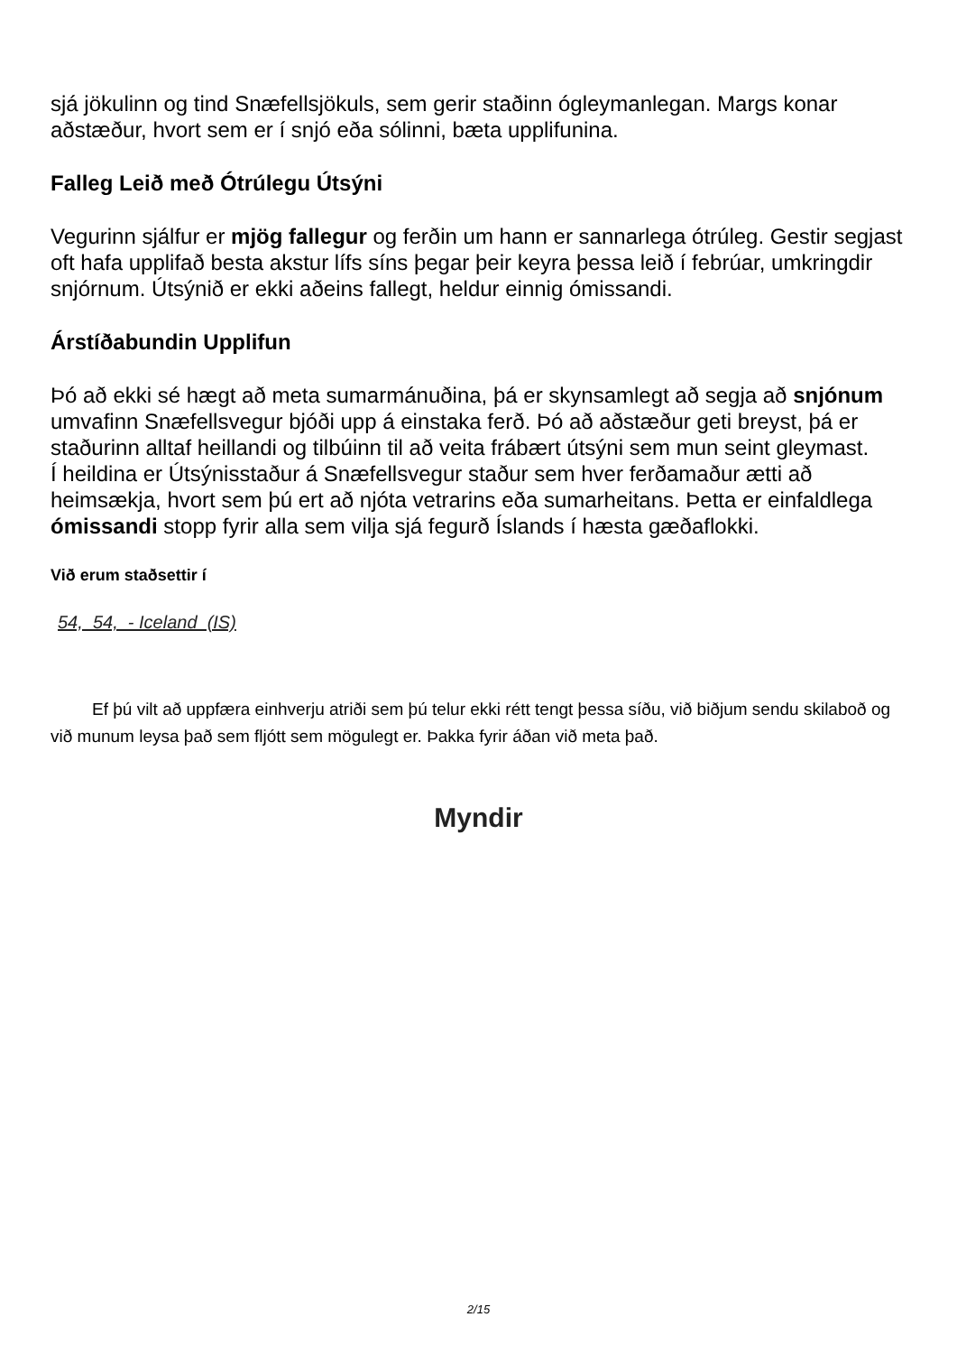sjá jökulinn og tind Snæfellsjökuls, sem gerir staðinn ógleymanlegan. Margs konar aðstæður, hvort sem er í snjó eða sólinni, bæta upplifunina.
Falleg Leið með Ótrúlegu Útsýni
Vegurinn sjálfur er mjög fallegur og ferðin um hann er sannarlega ótrúleg. Gestir segjast oft hafa upplifað besta akstur lífs síns þegar þeir keyra þessa leið í febrúar, umkringdir snjórnum. Útsýnið er ekki aðeins fallegt, heldur einnig ómissandi.
Árstíðabundin Upplifun
Þó að ekki sé hægt að meta sumarmánuðina, þá er skynsamlegt að segja að snjónum umvafinn Snæfellsvegur bjóði upp á einstaka ferð. Þó að aðstæður geti breyst, þá er staðurinn alltaf heillandi og tilbúinn til að veita frábært útsýni sem mun seint gleymast.
Í heildina er Útsýnisstaður á Snæfellsvegur staður sem hver ferðamaður ætti að heimsækja, hvort sem þú ert að njóta vetrarins eða sumarheitans. Þetta er einfaldlega ómissandi stopp fyrir alla sem vilja sjá fegurð Íslands í hæsta gæðaflokki.
Við erum staðsettir í
54, 54, - Iceland (IS)
Ef þú vilt að uppfæra einhverju atriði sem þú telur ekki rétt tengt þessa síðu, við biðjum sendu skilaboð og við munum leysa það sem fljótt sem mögulegt er. Þakka fyrir áðan við meta það.
Myndir
2/15